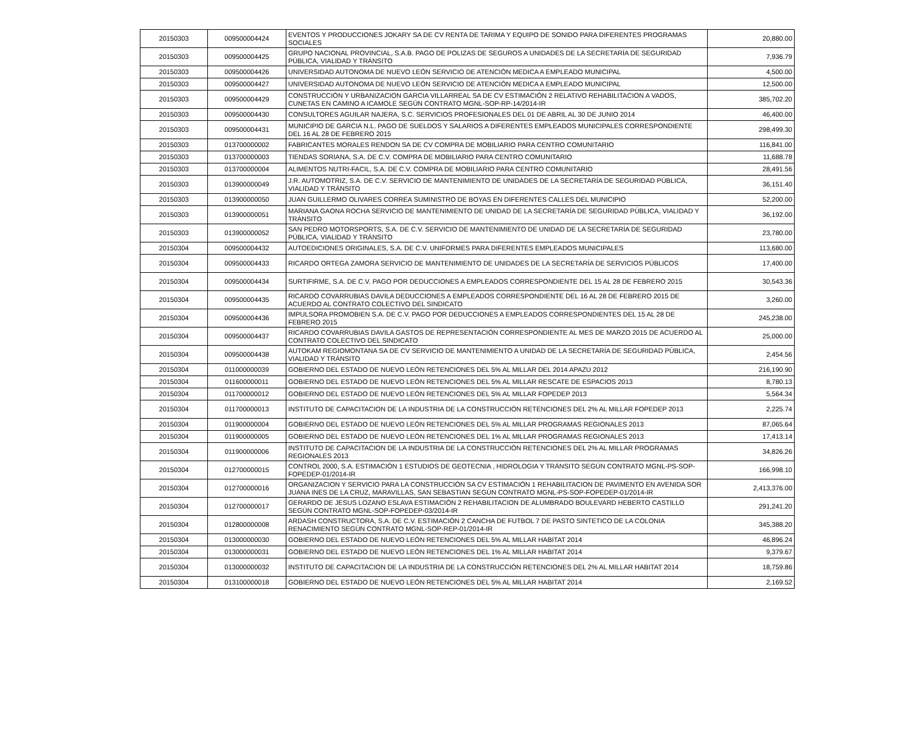| 20150303 | 009500004424 | EVENTOS Y PRODUCCIONES JOKARY SA DE CV RENTA DE TARIMA Y EQUIPO DE SONIDO PARA DIFERENTES PROGRAMAS SOCIALES | 20,880.00 |
| 20150303 | 009500004425 | GRUPO NACIONAL PROVINCIAL, S.A.B. PAGO DE POLIZAS DE SEGUROS A UNIDADES DE LA SECRETARÍA DE SEGURIDAD PÚBLICA, VIALIDAD Y TRÁNSITO | 7,936.79 |
| 20150303 | 009500004426 | UNIVERSIDAD AUTONOMA DE NUEVO LEÓN SERVICIO DE ATENCIÓN MEDICA A EMPLEADO MUNICIPAL | 4,500.00 |
| 20150303 | 009500004427 | UNIVERSIDAD AUTONOMA DE NUEVO LEÓN SERVICIO DE ATENCIÓN MEDICA A EMPLEADO MUNICIPAL | 12,500.00 |
| 20150303 | 009500004429 | CONSTRUCCIÓN Y URBANIZACION GARCIA VILLARREAL SA DE CV ESTIMACIÓN 2 RELATIVO REHABILITACION A VADOS, CUNETAS EN CAMINO A ICAMOLE SEGÚN CONTRATO MGNL-SOP-RP-14/2014-IR | 385,702.20 |
| 20150303 | 009500004430 | CONSULTORES AGUILAR NAJERA, S.C. SERVICIOS PROFESIONALES DEL 01 DE ABRIL AL 30 DE JUNIO 2014 | 46,400.00 |
| 20150303 | 009500004431 | MUNICIPIO DE GARCIA N.L. PAGO DE SUELDOS Y SALARIOS A DIFERENTES EMPLEADOS MUNICIPALES CORRESPONDIENTE DEL 16 AL 28 DE FEBRERO 2015 | 298,499.30 |
| 20150303 | 013700000002 | FABRICANTES MORALES RENDON SA DE CV COMPRA DE MOBILIARIO PARA CENTRO COMUNITARIO | 116,841.00 |
| 20150303 | 013700000003 | TIENDAS SORIANA, S.A. DE C.V. COMPRA DE MOBILIARIO PARA CENTRO COMUNITARIO | 11,688.78 |
| 20150303 | 013700000004 | ALIMENTOS NUTRI-FACIL, S.A. DE C.V. COMPRA DE MOBILIARIO PARA CENTRO COMUNITARIO | 28,491.56 |
| 20150303 | 013900000049 | J.R. AUTOMOTRIZ, S.A. DE C.V. SERVICIO DE MANTENIMIENTO DE UNIDADES DE LA SECRETARÍA DE SEGURIDAD PÚBLICA, VIALIDAD Y TRÁNSITO | 36,151.40 |
| 20150303 | 013900000050 | JUAN GUILLERMO OLIVARES CORREA SUMINISTRO DE BOYAS EN DIFERENTES CALLES DEL MUNICIPIO | 52,200.00 |
| 20150303 | 013900000051 | MARIANA GAONA ROCHA SERVICIO DE MANTENIMIENTO DE UNIDAD DE LA SECRETARÍA DE SEGURIDAD PÚBLICA, VIALIDAD Y TRÁNSITO | 36,192.00 |
| 20150303 | 013900000052 | SAN PEDRO MOTORSPORTS, S.A. DE C.V. SERVICIO DE MANTENIMIENTO DE UNIDAD DE LA SECRETARÍA DE SEGURIDAD PÚBLICA, VIALIDAD Y TRÁNSITO | 23,780.00 |
| 20150304 | 009500004432 | AUTOEDICIONES ORIGINALES, S.A. DE C.V. UNIFORMES PARA DIFERENTES EMPLEADOS MUNICIPALES | 113,680.00 |
| 20150304 | 009500004433 | RICARDO ORTEGA ZAMORA SERVICIO DE MANTENIMIENTO DE UNIDADES DE LA SECRETARÍA DE SERVICIOS PÚBLICOS | 17,400.00 |
| 20150304 | 009500004434 | SURTIFIRME, S.A. DE C.V. PAGO POR DEDUCCIONES A EMPLEADOS CORRESPONDIENTE DEL 15 AL 28 DE FEBRERO 2015 | 30,543.36 |
| 20150304 | 009500004435 | RICARDO COVARRUBIAS DAVILA DEDUCCIONES A EMPLEADOS CORRESPONDIENTE DEL 16 AL 28 DE FEBRERO 2015 DE ACUERDO AL CONTRATO COLECTIVO DEL SINDICATO | 3,260.00 |
| 20150304 | 009500004436 | IMPULSORA PROMOBIEN S.A. DE C.V. PAGO POR DEDUCCIONES A EMPLEADOS CORRESPONDIENTES DEL 15 AL 28 DE FEBRERO 2015 | 245,238.00 |
| 20150304 | 009500004437 | RICARDO COVARRUBIAS DAVILA GASTOS DE REPRESENTACIÓN CORRESPONDIENTE AL MES DE MARZO 2015 DE ACUERDO AL CONTRATO COLECTIVO DEL SINDICATO | 25,000.00 |
| 20150304 | 009500004438 | AUTOKAM REGIOMONTANA SA DE CV SERVICIO DE MANTENIMIENTO A UNIDAD DE LA SECRETARÍA DE SEGURIDAD PÚBLICA, VIALIDAD Y TRÁNSITO | 2,454.56 |
| 20150304 | 011000000039 | GOBIERNO DEL ESTADO DE NUEVO LEÓN RETENCIONES DEL 5% AL MILLAR DEL 2014 APAZU 2012 | 216,190.90 |
| 20150304 | 011600000011 | GOBIERNO DEL ESTADO DE NUEVO LEÓN RETENCIONES DEL 5% AL MILLAR RESCATE DE ESPACIOS 2013 | 8,780.13 |
| 20150304 | 011700000012 | GOBIERNO DEL ESTADO DE NUEVO LEÓN RETENCIONES DEL 5% AL MILLAR FOPEDEP 2013 | 5,564.34 |
| 20150304 | 011700000013 | INSTITUTO DE CAPACITACION DE LA INDUSTRIA DE LA CONSTRUCCIÓN RETENCIONES DEL 2% AL MILLAR FOPEDEP 2013 | 2,225.74 |
| 20150304 | 011900000004 | GOBIERNO DEL ESTADO DE NUEVO LEÓN RETENCIONES DEL 5% AL MILLAR PROGRAMAS REGIONALES 2013 | 87,065.64 |
| 20150304 | 011900000005 | GOBIERNO DEL ESTADO DE NUEVO LEÓN RETENCIONES DEL 1% AL MILLAR PROGRAMAS REGIONALES 2013 | 17,413.14 |
| 20150304 | 011900000006 | INSTITUTO DE CAPACITACION DE LA INDUSTRIA DE LA CONSTRUCCIÓN RETENCIONES DEL 2% AL MILLAR PROGRAMAS REGIONALES 2013 | 34,826.26 |
| 20150304 | 012700000015 | CONTROL 2000, S.A. ESTIMACIÓN 1 ESTUDIOS DE GEOTECNIA , HIDROLOGIA Y TRÁNSITO SEGÚN CONTRATO MGNL-PS-SOP-FOPEDEP-01/2014-IR | 166,998.10 |
| 20150304 | 012700000016 | ORGANIZACION Y SERVICIO PARA LA CONSTRUCCIÓN SA CV ESTIMACIÓN 1 REHABILITACION DE PAVIMENTO EN AVENIDA SOR JUANA INES DE LA CRUZ, MARAVILLAS, SAN SEBASTIAN SEGÚN CONTRATO MGNL-PS-SOP-FOPEDEP-01/2014-IR | 2,413,376.00 |
| 20150304 | 012700000017 | GERARDO DE JESUS LOZANO ESLAVA ESTIMACIÓN 2 REHABILITACION DE ALUMBRADO BOULEVARD HEBERTO CASTILLO SEGÚN CONTRATO MGNL-SOP-FOPEDEP-03/2014-IR | 291,241.20 |
| 20150304 | 012800000008 | ARDASH CONSTRUCTORA, S.A. DE C.V. ESTIMACIÓN 2 CANCHA DE FUTBOL 7 DE PASTO SINTETICO DE LA COLONIA RENACIMIENTO SEGÚN CONTRATO MGNL-SOP-REP-01/2014-IR | 345,388.20 |
| 20150304 | 013000000030 | GOBIERNO DEL ESTADO DE NUEVO LEÓN RETENCIONES DEL 5% AL MILLAR HABITAT 2014 | 46,896.24 |
| 20150304 | 013000000031 | GOBIERNO DEL ESTADO DE NUEVO LEÓN RETENCIONES DEL 1% AL MILLAR HABITAT 2014 | 9,379.67 |
| 20150304 | 013000000032 | INSTITUTO DE CAPACITACION DE LA INDUSTRIA DE LA CONSTRUCCIÓN RETENCIONES DEL 2% AL MILLAR HABITAT 2014 | 18,759.86 |
| 20150304 | 013100000018 | GOBIERNO DEL ESTADO DE NUEVO LEÓN RETENCIONES DEL 5% AL MILLAR HABITAT 2014 | 2,169.52 |